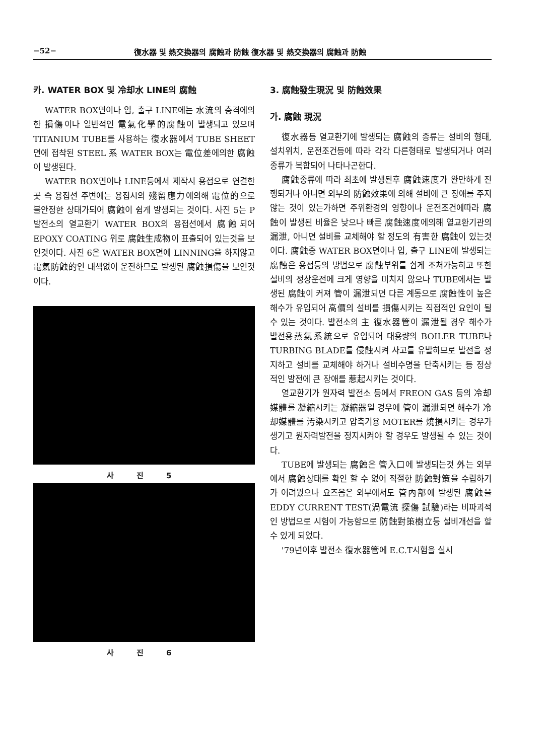−52− 復水器 및 熱交換器의 腐蝕과 防蝕 復水器 및 熱交換器의 腐蝕과 防蝕
카. WATER BOX 및 冷却水 LINE의 腐蝕
WATER BOX면이나 입, 출구 LINE에는 水流의 충격에의한 損傷이나 일반적인 電氣化學的腐蝕이 발생되고 있으며 TITANIUM TUBE를 사용하는 復水器에서 TUBE SHEET면에 접착된 STEEL 系 WATER BOX는 電位差에의한 腐蝕이 발생된다.
WATER BOX면이나 LINE등에서 제작시 용접으로 연결한곳 즉 용접선 주변에는 용접시의 殘留應力에의해 電位的으로 불안정한 상태가되어 腐蝕이 쉽게 발생되는 것이다. 사진 5는 P발전소의 열교환기 WATER BOX의 용접선에서 腐蝕되어 EPOXY COATING 위로 腐蝕生成物이 표출되어 있는것을 보인것이다. 사진 6은 WATER BOX면에 LINNING을 하지않고 電氣防蝕的인 대책없이 운전하므로 발생된 腐蝕損傷을 보인것이다.
사 진 5
사 진 6
3. 腐蝕發生現況 및 防蝕效果
가. 腐蝕 現況
復水器등 열교환기에 발생되는 腐蝕의 종류는 설비의 형태, 설치위치, 운전조건등에 따라 각각 다른형태로 발생되거나 여러종류가 복합되어 나타나곤한다.
腐蝕종류에 따라 최초에 발생된후 腐蝕速度가 완만하게 진행되거나 아니면 외부의 防蝕效果에 의해 설비에 큰 장애를 주지않는 것이 있는가하면 주위환경의 영향이나 운전조건에따라 腐蝕이 발생된 비율은 낮으나 빠른 腐蝕速度에의해 열교환기관의 漏泄, 아니면 설비를 교체해야 할 정도의 有害한 腐蝕이 있는것이다. 腐蝕중 WATER BOX면이나 입, 출구 LINE에 발생되는 腐蝕은 용접등의 방법으로 腐蝕부위를 쉽게 조처가능하고 또한 설비의 정상운전에 크게 영향을 미치지 않으나 TUBE에서는 발생된 腐蝕이 커져 管이 漏泄되면 다른 계통으로 腐蝕性이 높은 해수가 유입되어 高價의 설비를 損傷시키는 직접적인 요인이 될 수 있는 것이다. 발전소의 主 復水器管이 漏泄될 경우 해수가 발전용蒸氣系統으로 유입되어 대용량의 BOILER TUBE나 TURBING BLADE를 侵蝕시켜 사고를 유발하므로 발전을 정지하고 설비를 교체해야 하거나 설비수명을 단축시키는 등 정상적인 발전에 큰 장애를 惹起시키는 것이다.
열교환기가 원자력 발전소 등에서 FREON GAS 등의 冷却媒體를 凝縮시키는 凝縮器일 경우에 管이 漏泄되면 해수가 冷却媒體를 汚染시키고 압축기용 MOTER를 燒損시키는 경우가 생기고 원자력발전을 정지시켜야 할 경우도 발생될 수 있는 것이다.
TUBE에 발생되는 腐蝕은 管入口에 발생되는것 外는 외부에서 腐蝕상태를 확인 할 수 없어 적절한 防蝕對策을 수립하기가 어려웠으나 요즈음은 외부에서도 管內部에 발생된 腐蝕을 EDDY CURRENT TEST(渦電流 探傷 試驗)라는 비파괴적인 방법으로 시험이 가능함으로 防蝕對策樹立등 설비개선을 할 수 있게 되었다.
'79년이후 발전소 復水器管에 E.C.T시험을 실시